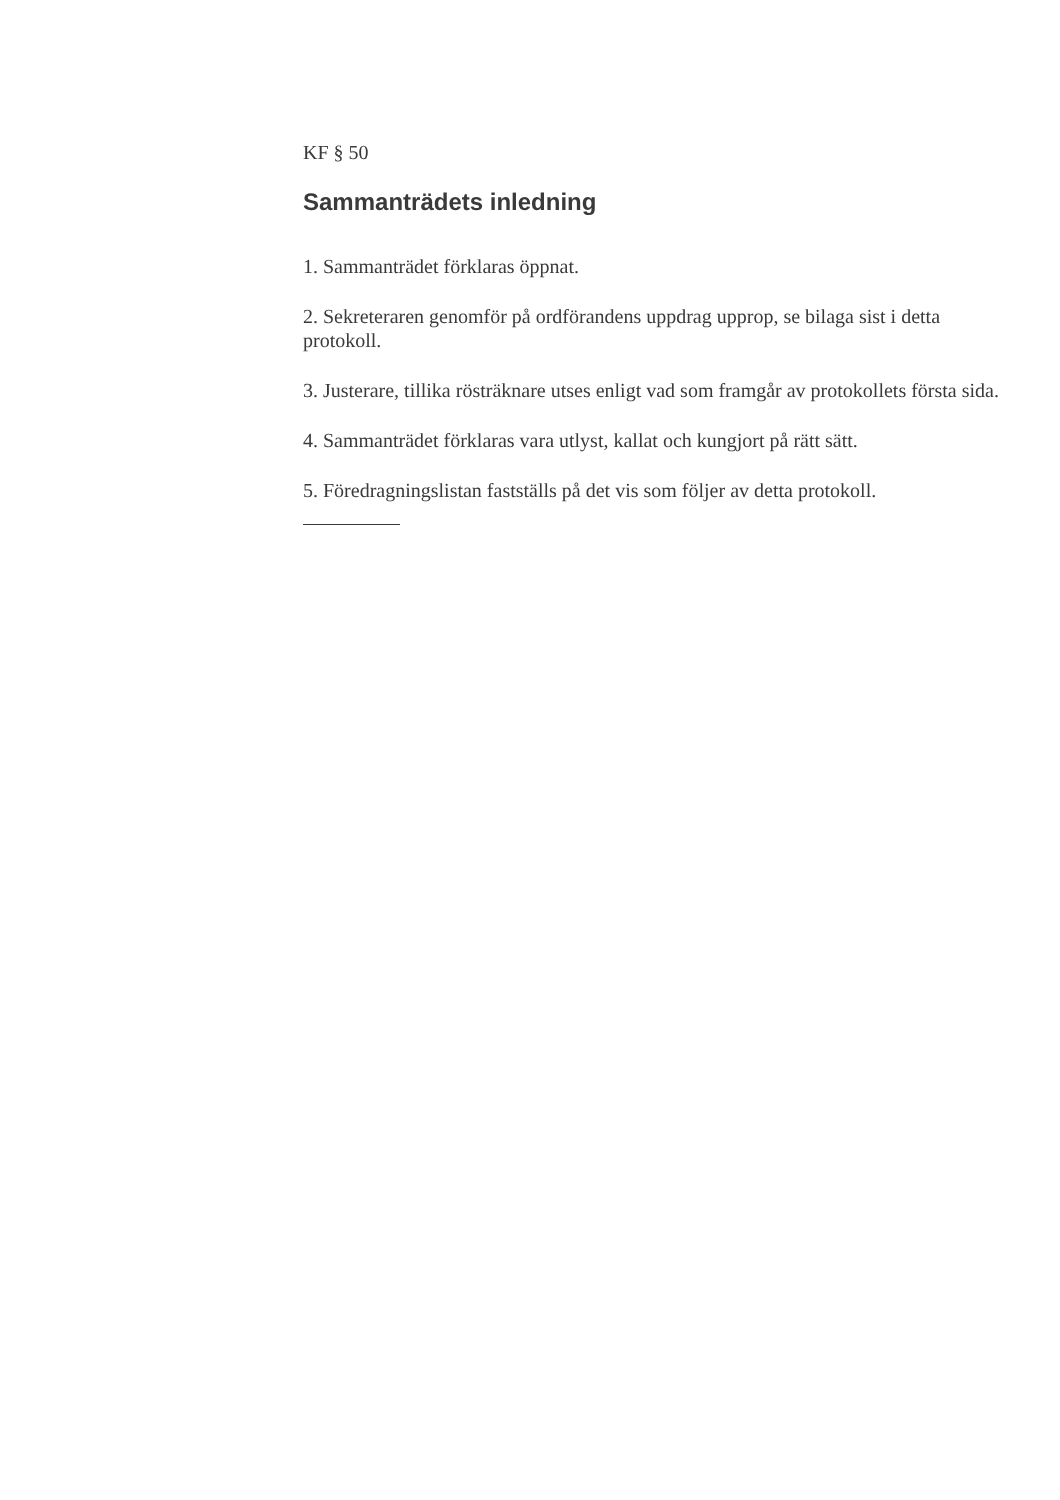KF § 50
Sammanträdets inledning
1. Sammanträdet förklaras öppnat.
2. Sekreteraren genomför på ordförandens uppdrag upprop, se bilaga sist i detta protokoll.
3. Justerare, tillika rösträknare utses enligt vad som framgår av protokollets första sida.
4. Sammanträdet förklaras vara utlyst, kallat och kungjort på rätt sätt.
5. Föredragningslistan fastställs på det vis som följer av detta protokoll.